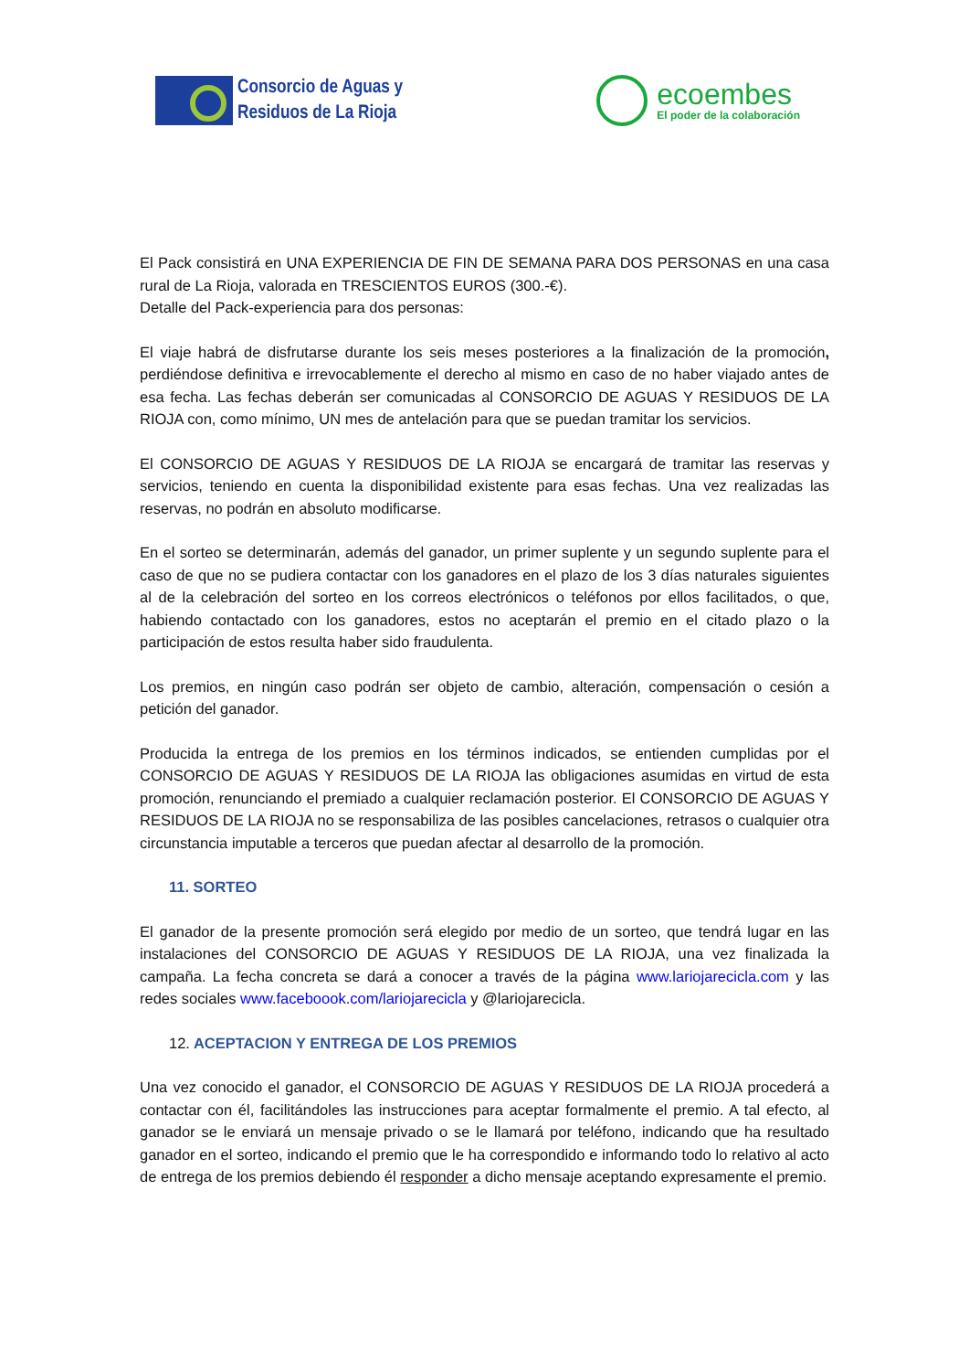Consorcio de Aguas y
Residuos de La Rioja
ecoembes
El poder de la colaboración
El Pack consistirá en UNA EXPERIENCIA DE FIN DE SEMANA PARA DOS PERSONAS en una casa rural de La Rioja, valorada en TRESCIENTOS EUROS (300.-€).
Detalle del Pack-experiencia para dos personas:
El viaje habrá de disfrutarse durante los seis meses posteriores a la finalización de la promoción, perdiéndose definitiva e irrevocablemente el derecho al mismo en caso de no haber viajado antes de esa fecha. Las fechas deberán ser comunicadas al CONSORCIO DE AGUAS Y RESIDUOS DE LA RIOJA con, como mínimo, UN mes de antelación para que se puedan tramitar los servicios.
El CONSORCIO DE AGUAS Y RESIDUOS DE LA RIOJA se encargará de tramitar las reservas y servicios, teniendo en cuenta la disponibilidad existente para esas fechas. Una vez realizadas las reservas, no podrán en absoluto modificarse.
En el sorteo se determinarán, además del ganador, un primer suplente y un segundo suplente para el caso de que no se pudiera contactar con los ganadores en el plazo de los 3 días naturales siguientes al de la celebración del sorteo en los correos electrónicos o teléfonos por ellos facilitados, o que, habiendo contactado con los ganadores, estos no aceptarán el premio en el citado plazo o la participación de estos resulta haber sido fraudulenta.
Los premios, en ningún caso podrán ser objeto de cambio, alteración, compensación o cesión a petición del ganador.
Producida la entrega de los premios en los términos indicados, se entienden cumplidas por el CONSORCIO DE AGUAS Y RESIDUOS DE LA RIOJA las obligaciones asumidas en virtud de esta promoción, renunciando el premiado a cualquier reclamación posterior. El CONSORCIO DE AGUAS Y RESIDUOS DE LA RIOJA no se responsabiliza de las posibles cancelaciones, retrasos o cualquier otra circunstancia imputable a terceros que puedan afectar al desarrollo de la promoción.
11. SORTEO
El ganador de la presente promoción será elegido por medio de un sorteo, que tendrá lugar en las instalaciones del CONSORCIO DE AGUAS Y RESIDUOS DE LA RIOJA, una vez finalizada la campaña. La fecha concreta se dará a conocer a través de la página www.lariojarecicla.com y las redes sociales www.faceboook.com/lariojarecicla y @lariojarecicla.
12. ACEPTACION Y ENTREGA DE LOS PREMIOS
Una vez conocido el ganador, el CONSORCIO DE AGUAS Y RESIDUOS DE LA RIOJA procederá a contactar con él, facilitándoles las instrucciones para aceptar formalmente el premio. A tal efecto, al ganador se le enviará un mensaje privado o se le llamará por teléfono, indicando que ha resultado ganador en el sorteo, indicando el premio que le ha correspondido e informando todo lo relativo al acto de entrega de los premios debiendo él responder a dicho mensaje aceptando expresamente el premio.